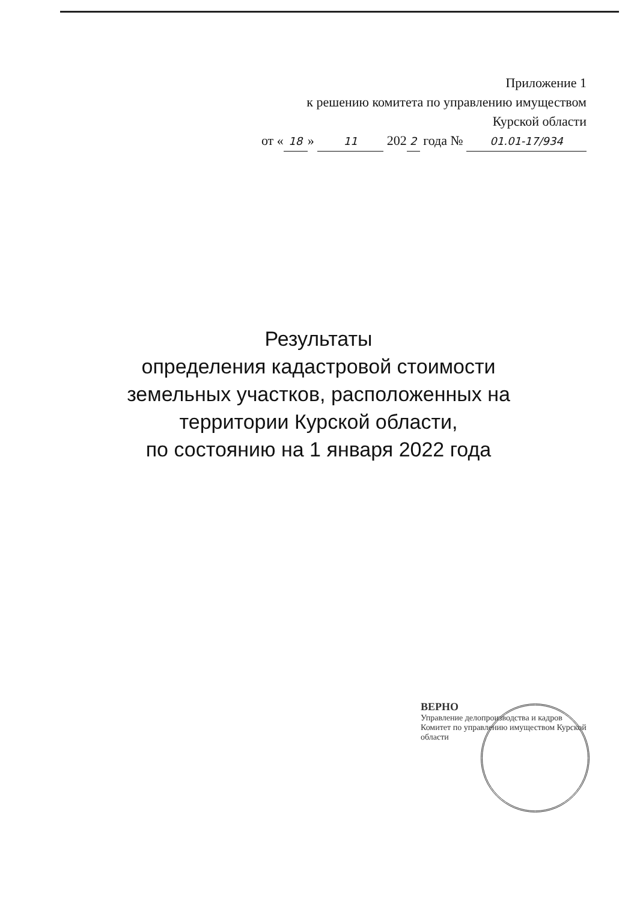Приложение 1
к решению комитета по управлению имуществом
Курской области
от « 18 » 11 202 2 года № 01.01-17/934
Результаты
определения кадастровой стоимости
земельных участков, расположенных на
территории Курской области,
по состоянию на 1 января 2022 года
ВЕРНО
Управление делопроизводства и кадров
Комитет по управлению имуществом Курской области